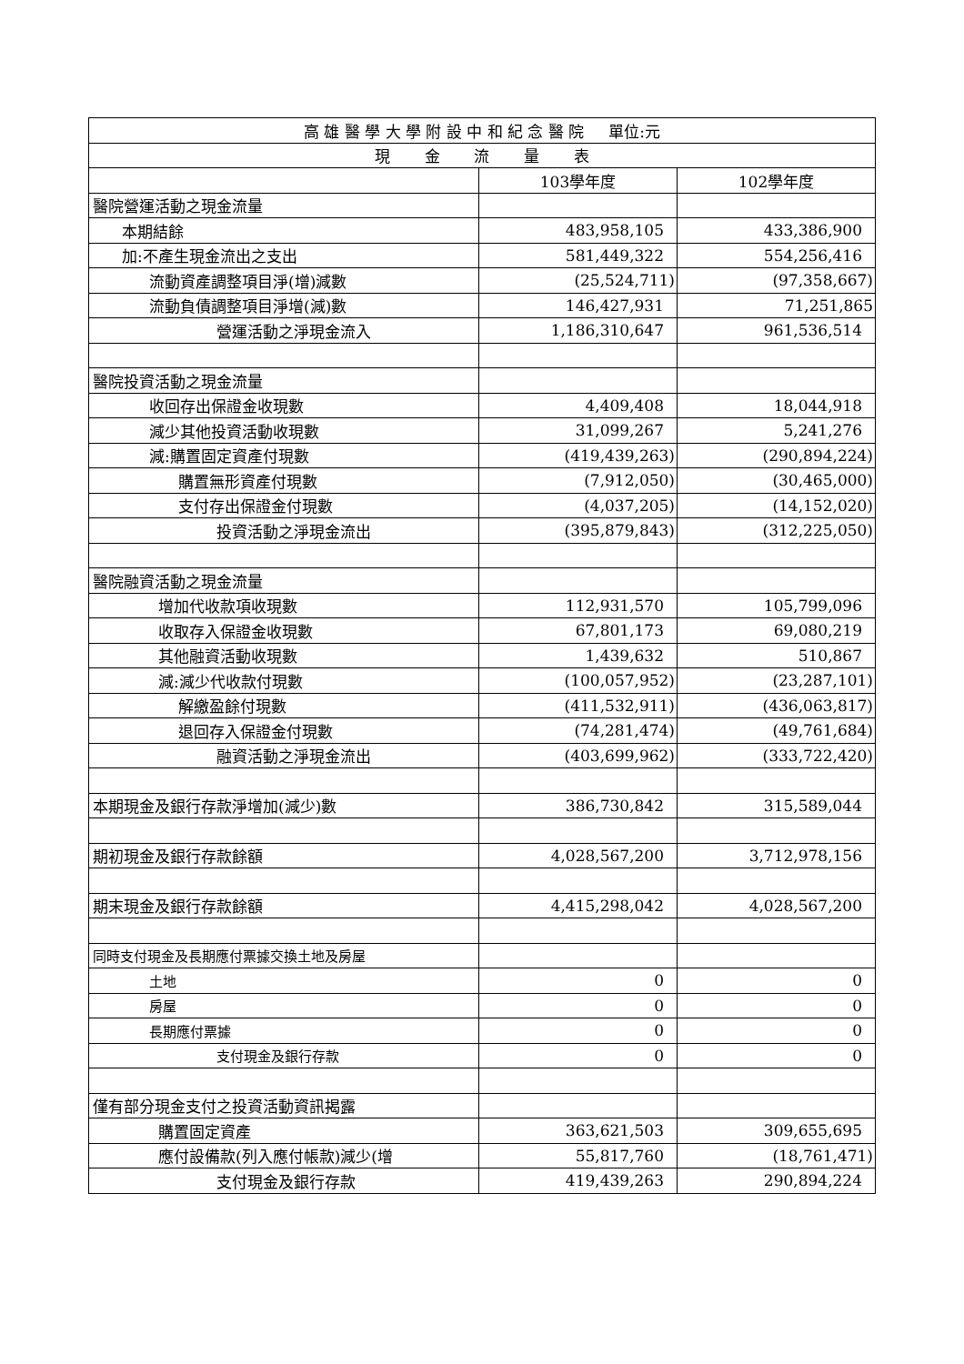| 高 雄 醫 學 大 學 附 設 中 和 紀 念 醫 院 單位:元 | | |
| --- | --- | --- |
| 現 金 流 量 表 | | |
| | 103學年度 | 102學年度 |
| 醫院營運活動之現金流量 | | |
| 本期結餘 | 483,958,105 | 433,386,900 |
| 加:不產生現金流出之支出 | 581,449,322 | 554,256,416 |
| 流動資產調整項目淨(增)減數 | (25,524,711) | (97,358,667) |
| 流動負債調整項目淨增(減)數 | 146,427,931 | 71,251,865 |
| 營運活動之淨現金流入 | 1,186,310,647 | 961,536,514 |
| 醫院投資活動之現金流量 | | |
| 收回存出保證金收現數 | 4,409,408 | 18,044,918 |
| 減少其他投資活動收現數 | 31,099,267 | 5,241,276 |
| 減:購置固定資產付現數 | (419,439,263) | (290,894,224) |
| 購置無形資產付現數 | (7,912,050) | (30,465,000) |
| 支付存出保證金付現數 | (4,037,205) | (14,152,020) |
| 投資活動之淨現金流出 | (395,879,843) | (312,225,050) |
| 醫院融資活動之現金流量 | | |
| 增加代收款項收現數 | 112,931,570 | 105,799,096 |
| 收取存入保證金收現數 | 67,801,173 | 69,080,219 |
| 其他融資活動收現數 | 1,439,632 | 510,867 |
| 減:減少代收款付現數 | (100,057,952) | (23,287,101) |
| 解繳盈餘付現數 | (411,532,911) | (436,063,817) |
| 退回存入保證金付現數 | (74,281,474) | (49,761,684) |
| 融資活動之淨現金流出 | (403,699,962) | (333,722,420) |
| 本期現金及銀行存款淨增加(減少)數 | 386,730,842 | 315,589,044 |
| 期初現金及銀行存款餘額 | 4,028,567,200 | 3,712,978,156 |
| 期末現金及銀行存款餘額 | 4,415,298,042 | 4,028,567,200 |
| 同時支付現金及長期應付票據交換土地及房屋 | | |
| 土地 | 0 | 0 |
| 房屋 | 0 | 0 |
| 長期應付票據 | 0 | 0 |
| 支付現金及銀行存款 | 0 | 0 |
| 僅有部分現金支付之投資活動資訊揭露 | | |
| 購置固定資產 | 363,621,503 | 309,655,695 |
| 應付設備款(列入應付帳款)減少(增 | 55,817,760 | (18,761,471) |
| 支付現金及銀行存款 | 419,439,263 | 290,894,224 |